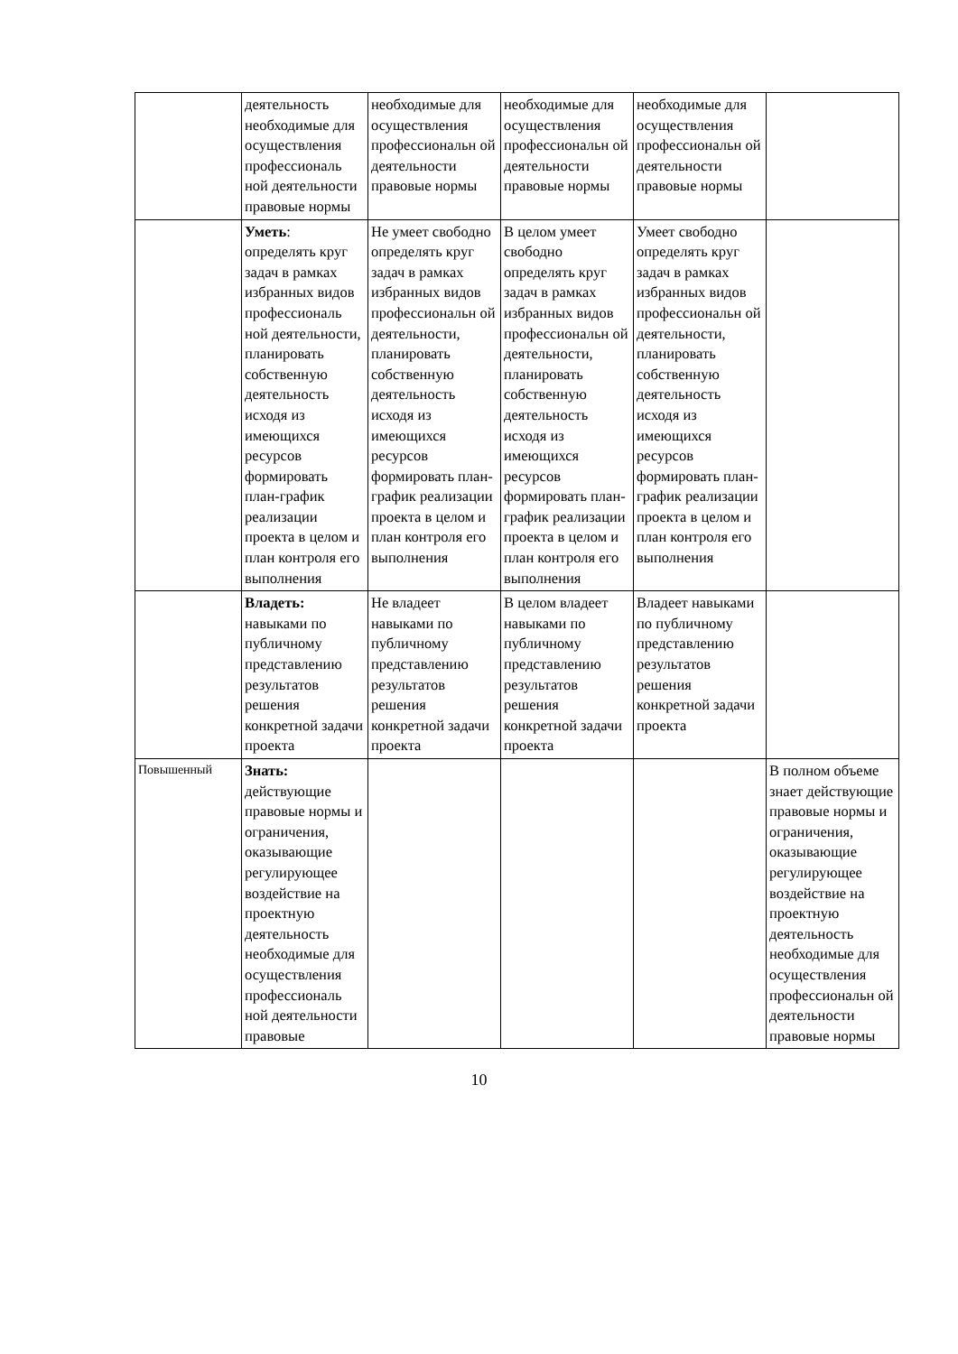| | деятельность необходимые для осуществления профессиональ ной деятельности правовые нормы | необходимые для осуществления профессиональн ой деятельности правовые нормы | необходимые для осуществления профессиональн ой деятельности правовые нормы | необходимые для осуществления профессиональн ой деятельности правовые нормы | |
| | Уметь : определять круг задач в рамках избранных видов профессиональ ной деятельности, планировать собственную деятельность исходя из имеющихся ресурсов формировать план-график реализации проекта в целом и план контроля его выполнения | Не умеет свободно определять круг задач в рамках избранных видов профессиональн ой деятельности, планировать собственную деятельность исходя из имеющихся ресурсов формировать план-график реализации проекта в целом и план контроля его выполнения | В целом умеет свободно определять круг задач в рамках избранных видов профессиональн ой деятельности, планировать собственную деятельность исходя из имеющихся ресурсов формировать план-график реализации проекта в целом и план контроля его выполнения | Умеет свободно определять круг задач в рамках избранных видов профессиональн ой деятельности, планировать собственную деятельность исходя из имеющихся ресурсов формировать план-график реализации проекта в целом и план контроля его выполнения | |
| | Владеть: навыками по публичному представлению результатов решения конкретной задачи проекта | Не владеет навыками по публичному представлению результатов решения конкретной задачи проекта | В целом владеет навыками по публичному представлению результатов решения конкретной задачи проекта | Владеет навыками по публичному представлению результатов решения конкретной задачи проекта | |
| Повышенный | Знать: действующие правовые нормы и ограничения, оказывающие регулирующее воздействие на проектную деятельность необходимые для осуществления профессиональ ной деятельности правовые | | | | В полном объеме знает действующие правовые нормы и ограничения, оказывающие регулирующее воздействие на проектную деятельность необходимые для осуществления профессиональн ой деятельности правовые нормы |
10